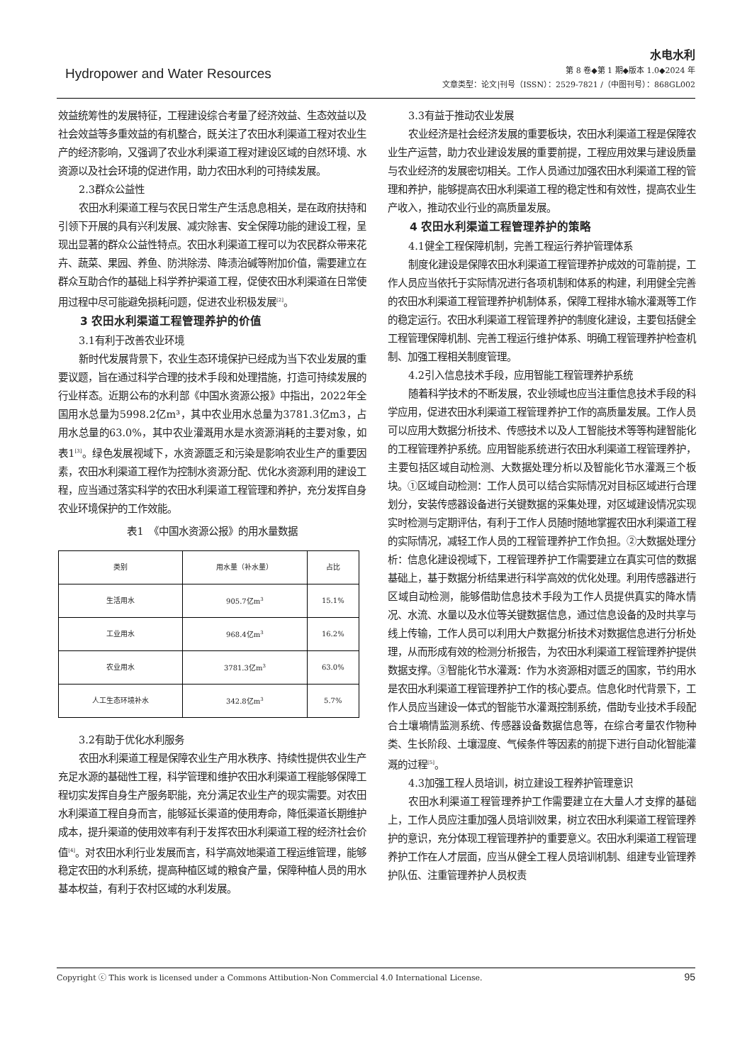Hydropower and Water Resources
水电水利
第 8 卷◆第 1 期◆版本 1.0◆2024 年
文章类型：论文|刊号（ISSN）：2529-7821 /（中图刊号）：868GL002
效益统筹性的发展特征，工程建设综合考量了经济效益、生态效益以及社会效益等多重效益的有机整合，既关注了农田水利渠道工程对农业生产的经济影响，又强调了农业水利渠道工程对建设区域的自然环境、水资源以及社会环境的促进作用，助力农田水利的可持续发展。
2.3群众公益性
农田水利渠道工程与农民日常生产生活息息相关，是在政府扶持和引领下开展的具有兴利发展、减灾除害、安全保障功能的建设工程，呈现出显著的群众公益性特点。农田水利渠道工程可以为农民群众带来花卉、蔬菜、果园、养鱼、防洪除涝、降渍治碱等附加价值，需要建立在群众互助合作的基础上科学养护渠道工程，促使农田水利渠道在日常使用过程中尽可能避免损耗问题，促进农业积极发展<sup>[2]</sup>。
3 农田水利渠道工程管理养护的价值
3.1有利于改善农业环境
新时代发展背景下，农业生态环境保护已经成为当下农业发展的重要议题，旨在通过科学合理的技术手段和处理措施，打造可持续发展的行业样态。近期公布的水利部《中国水资源公报》中指出，2022年全国用水总量为5998.2亿m³，其中农业用水总量为3781.3亿m3，占用水总量的63.0%，其中农业灌溉用水是水资源消耗的主要对象，如表1<sup>[3]</sup>。绿色发展视域下，水资源匮乏和污染是影响农业生产的重要因素，农田水利渠道工程作为控制水资源分配、优化水资源利用的建设工程，应当通过落实科学的农田水利渠道工程管理和养护，充分发挥自身农业环境保护的工作效能。
表1　《中国水资源公报》的用水量数据
| 类别 | 用水量（补水量） | 占比 |
| --- | --- | --- |
| 生活用水 | 905.7亿m<sup>3</sup> | 15.1% |
| 工业用水 | 968.4亿m<sup>3</sup> | 16.2% |
| 农业用水 | 3781.3亿m<sup>3</sup> | 63.0% |
| 人工生态环境补水 | 342.8亿m<sup>3</sup> | 5.7% |
3.2有助于优化水利服务
农田水利渠道工程是保障农业生产用水秩序、持续性提供农业生产充足水源的基础性工程，科学管理和维护农田水利渠道工程能够保障工程切实发挥自身生产服务职能，充分满足农业生产的现实需要。对农田水利渠道工程自身而言，能够延长渠道的使用寿命，降低渠道长期维护成本，提升渠道的使用效率有利于发挥农田水利渠道工程的经济社会价值<sup>[4]</sup>。对农田水利行业发展而言，科学高效地渠道工程运维管理，能够稳定农田的水利系统，提高种植区域的粮食产量，保障种植人员的用水基本权益，有利于农村区域的水利发展。
3.3有益于推动农业发展
农业经济是社会经济发展的重要板块，农田水利渠道工程是保障农业生产运营，助力农业建设发展的重要前提，工程应用效果与建设质量与农业经济的发展密切相关。工作人员通过加强农田水利渠道工程的管理和养护，能够提高农田水利渠道工程的稳定性和有效性，提高农业生产收入，推动农业行业的高质量发展。
4 农田水利渠道工程管理养护的策略
4.1健全工程保障机制，完善工程运行养护管理体系
制度化建设是保障农田水利渠道工程管理养护成效的可靠前提，工作人员应当依托于实际情况进行各项机制和体系的构建，利用健全完善的农田水利渠道工程管理养护机制体系，保障工程排水输水灌溉等工作的稳定运行。农田水利渠道工程管理养护的制度化建设，主要包括健全工程管理保障机制、完善工程运行维护体系、明确工程管理养护检查机制、加强工程相关制度管理。
4.2引入信息技术手段，应用智能工程管理养护系统
随着科学技术的不断发展，农业领域也应当注重信息技术手段的科学应用，促进农田水利渠道工程管理养护工作的高质量发展。工作人员可以应用大数据分析技术、传感技术以及人工智能技术等等构建智能化的工程管理养护系统。应用智能系统进行农田水利渠道工程管理养护，主要包括区域自动检测、大数据处理分析以及智能化节水灌溉三个板块。①区域自动检测：工作人员可以结合实际情况对目标区域进行合理划分，安装传感器设备进行关键数据的采集处理，对区域建设情况实现实时检测与定期评估，有利于工作人员随时随地掌握农田水利渠道工程的实际情况，减轻工作人员的工程管理养护工作负担。②大数据处理分析：信息化建设视域下，工程管理养护工作需要建立在真实可信的数据基础上，基于数据分析结果进行科学高效的优化处理。利用传感器进行区域自动检测，能够借助信息技术手段为工作人员提供真实的降水情况、水流、水量以及水位等关键数据信息，通过信息设备的及时共享与线上传输，工作人员可以利用大户数据分析技术对数据信息进行分析处理，从而形成有效的检测分析报告，为农田水利渠道工程管理养护提供数据支撑。③智能化节水灌溉：作为水资源相对匮乏的国家，节约用水是农田水利渠道工程管理养护工作的核心要点。信息化时代背景下，工作人员应当建设一体式的智能节水灌溉控制系统，借助专业技术手段配合土壤墒情监测系统、传感器设备数据信息等，在综合考量农作物种类、生长阶段、土壤湿度、气候条件等因素的前提下进行自动化智能灌溉的过程<sup>[5]</sup>。
4.3加强工程人员培训，树立建设工程养护管理意识
农田水利渠道工程管理养护工作需要建立在大量人才支撑的基础上，工作人员应注重加强人员培训效果，树立农田水利渠道工程管理养护的意识，充分体现工程管理养护的重要意义。农田水利渠道工程管理养护工作在人才层面，应当从健全工程人员培训机制、组建专业管理养护队伍、注重管理养护人员权责
Copyright ⓒ This work is licensed under a Commons Attibution-Non Commercial 4.0 International License. 95